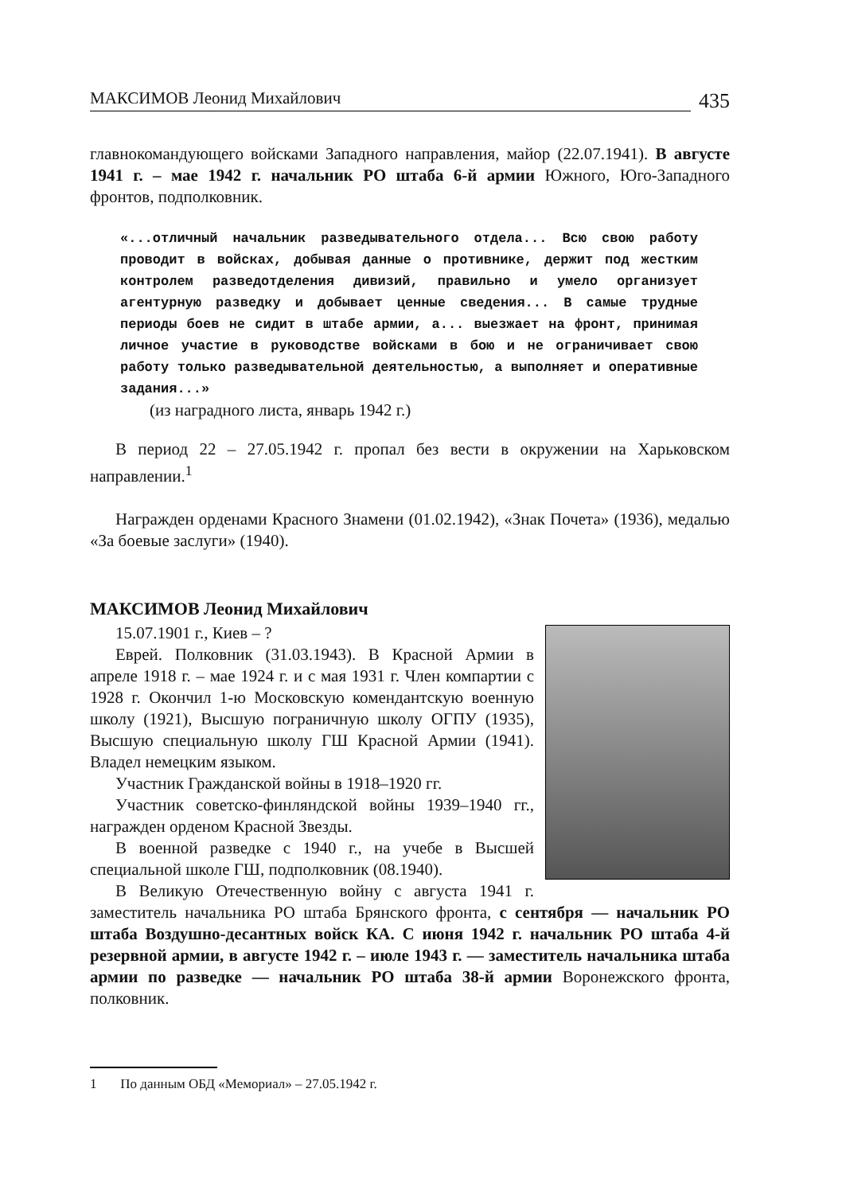МАКСИМОВ Леонид Михайлович 435
главнокомандующего войсками Западного направления, майор (22.07.1941). В августе 1941 г. – мае 1942 г. начальник РО штаба 6-й армии Южного, Юго-Западного фронтов, подполковник.
«...отличный начальник разведывательного отдела... Всю свою работу проводит в войсках, добывая данные о противнике, держит под жестким контролем разведотделения дивизий, правильно и умело организует агентурную разведку и добывает ценные сведения... В самые трудные периоды боев не сидит в штабе армии, а... выезжает на фронт, принимая личное участие в руководстве войсками в бою и не ограничивает свою работу только разведывательной деятельностью, а выполняет и оперативные задания...»
(из наградного листа, январь 1942 г.)
В период 22 – 27.05.1942 г. пропал без вести в окружении на Харьковском направлении.<sup>1</sup>
Награжден орденами Красного Знамени (01.02.1942), «Знак Почета» (1936), медалью «За боевые заслуги» (1940).
МАКСИМОВ Леонид Михайлович
15.07.1901 г., Киев – ?
Еврей. Полковник (31.03.1943). В Красной Армии в апреле 1918 г. – мае 1924 г. и с мая 1931 г. Член компартии с 1928 г. Окончил 1-ю Московскую комендантскую военную школу (1921), Высшую пограничную школу ОГПУ (1935), Высшую специальную школу ГШ Красной Армии (1941). Владел немецким языком.
Участник Гражданской войны в 1918–1920 гг.
Участник советско-финляндской войны 1939–1940 гг., награжден орденом Красной Звезды.
В военной разведке с 1940 г., на учебе в Высшей специальной школе ГШ, подполковник (08.1940).
В Великую Отечественную войну с августа 1941 г. заместитель начальника РО штаба Брянского фронта, с сентября — начальник РО штаба Воздушно-десантных войск КА. С июня 1942 г. начальник РО штаба 4-й резервной армии, в августе 1942 г. – июле 1943 г. — заместитель начальника штаба армии по разведке — начальник РО штаба 38-й армии Воронежского фронта, полковник.
1 По данным ОБД «Мемориал» – 27.05.1942 г.